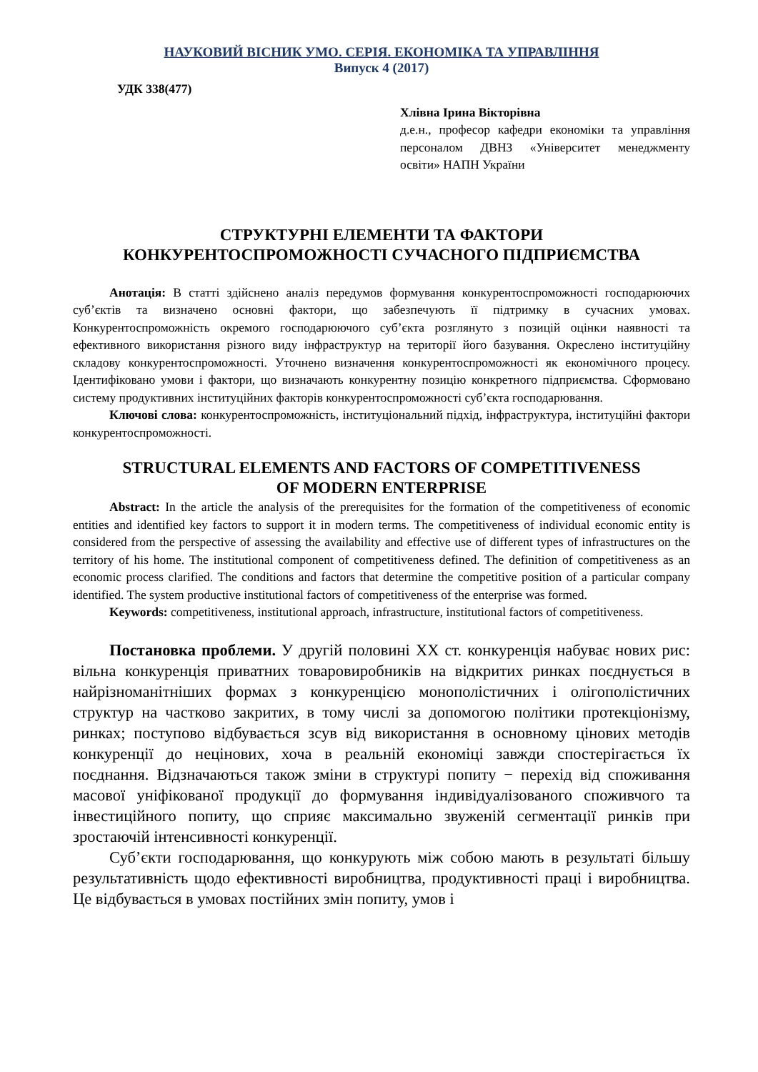НАУКОВИЙ ВІСНИК УМО. СЕРІЯ. ЕКОНОМІКА ТА УПРАВЛІННЯ
Випуск 4 (2017)
УДК 338(477)
Хлівна Ірина Вікторівна
д.е.н., професор кафедри економіки та управління персоналом ДВНЗ «Університет менеджменту освіти» НАПН України
СТРУКТУРНІ ЕЛЕМЕНТИ ТА ФАКТОРИ
КОНКУРЕНТОСПРОМОЖНОСТІ СУЧАСНОГО ПІДПРИЄМСТВА
Анотація: В статті здійснено аналіз передумов формування конкурентоспроможності господарюючих суб’єктів та визначено основні фактори, що забезпечують її підтримку в сучасних умовах. Конкурентоспроможність окремого господарюючого суб’єкта розглянуто з позицій оцінки наявності та ефективного використання різного виду інфраструктур на території його базування. Окреслено інституційну складову конкурентоспроможності. Уточнено визначення конкурентоспроможності як економічного процесу. Ідентифіковано умови і фактори, що визначають конкурентну позицію конкретного підприємства. Сформовано систему продуктивних інституційних факторів конкурентоспроможності суб’єкта господарювання.
Ключові слова: конкурентоспроможність, інституціональний підхід, інфраструктура, інституційні фактори конкурентоспроможності.
STRUCTURAL ELEMENTS AND FACTORS OF COMPETITIVENESS
OF MODERN ENTERPRISE
Abstract: In the article the analysis of the prerequisites for the formation of the competitiveness of economic entities and identified key factors to support it in modern terms. The competitiveness of individual economic entity is considered from the perspective of assessing the availability and effective use of different types of infrastructures on the territory of his home. The institutional component of competitiveness defined. The definition of competitiveness as an economic process clarified. The conditions and factors that determine the competitive position of a particular company identified. The system productive institutional factors of competitiveness of the enterprise was formed.
Keywords: competitiveness, institutional approach, infrastructure, institutional factors of competitiveness.
Постановка проблеми. У другій половині XX ст. конкуренція набуває нових рис: вільна конкуренція приватних товаровиробників на відкритих ринках поєднується в найрізноманітніших формах з конкуренцією монополістичних і олігополістичних структур на частково закритих, в тому числі за допомогою політики протекціонізму, ринках; поступово відбувається зсув від використання в основному цінових методів конкуренції до нецінових, хоча в реальній економіці завжди спостерігається їх поєднання. Відзначаються також зміни в структурі попиту − перехід від споживання масової уніфікованої продукції до формування індивідуалізованого споживчого та інвестиційного попиту, що сприяє максимально звуженій сегментації ринків при зростаючій інтенсивності конкуренції.
Суб’єкти господарювання, що конкурують між собою мають в результаті більшу результативність щодо ефективності виробництва, продуктивності праці і виробництва. Це відбувається в умовах постійних змін попиту, умов і